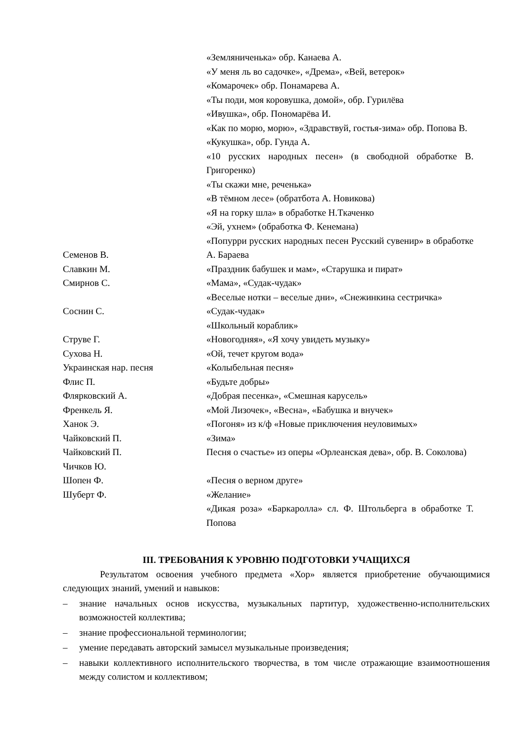«Земляниченька» обр. Канаева А.
«У меня ль во садочке», «Дрема», «Вей, ветерок»
«Комарочек» обр. Понамарева А.
«Ты поди, моя коровушка, домой», обр. Гурилёва
«Ивушка», обр. Пономарёва И.
«Как по морю, морю», «Здравствуй, гостья-зима» обр. Попова В.
«Кукушка», обр. Гунда А.
«10 русских народных песен» (в свободной обработке В. Григоренко)
«Ты скажи мне, реченька»
«В тёмном лесе» (обратбота А. Новикова)
«Я на горку шла» в обработке Н.Ткаченко
«Эй, ухнем» (обработка Ф. Кенемана)
Семенов В. «Попурри русских народных песен Русский сувенир» в обработке А. Бараева
Славкин М. «Праздник бабушек и мам», «Старушка и пират»
Смирнов С. «Мама», «Судак-чудак»
«Веселые нотки – веселые дни», «Снежинкина сестричка»
Соснин С. «Судак-чудак»
«Школьный кораблик»
Струве Г. «Новогодняя», «Я хочу увидеть музыку»
Сухова Н. «Ой, течет кругом вода»
Украинская нар. песня «Колыбельная песня»
Флис П. «Будьте добры»
Флярковский А. «Добрая песенка», «Смешная карусель»
Френкель Я. «Мой Лизочек», «Весна», «Бабушка и внучек»
Ханок Э. «Погоня» из к/ф «Новые приключения неуловимых»
Чайковский П. «Зима»
Чайковский П.
Чичков Ю.
Песня о счастье» из оперы «Орлеанская дева», обр. В. Соколова)
Шопен Ф. «Песня о верном друге»
Шуберт Ф. «Желание»
«Дикая роза» «Баркаролла» сл. Ф. Штольберга в обработке Т. Попова
III. ТРЕБОВАНИЯ К УРОВНЮ ПОДГОТОВКИ УЧАЩИХСЯ
Результатом освоения учебного предмета «Хор» является приобретение обучающимися следующих знаний, умений и навыков:
– знание начальных основ искусства, музыкальных партитур, художественно-исполнительских возможностей коллектива;
– знание профессиональной терминологии;
– умение передавать авторский замысел музыкальные произведения;
– навыки коллективного исполнительского творчества, в том числе отражающие взаимоотношения между солистом и коллективом;